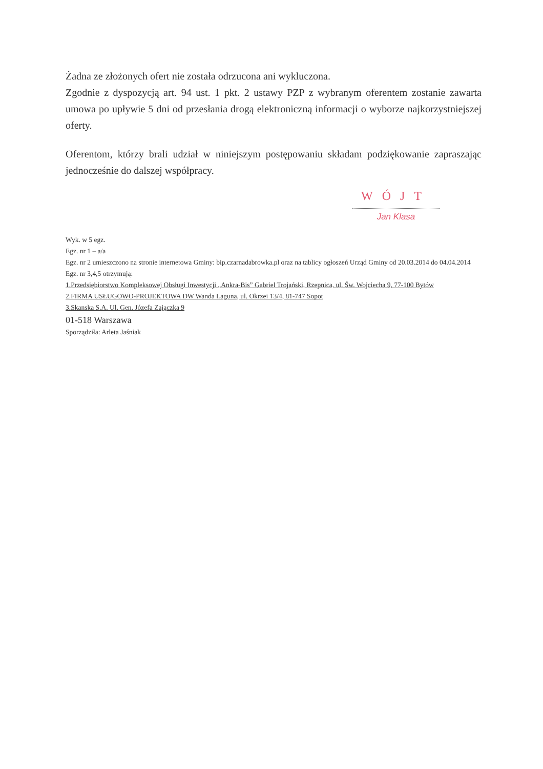Żadna ze złożonych ofert nie została odrzucona ani wykluczona.
Zgodnie z dyspozycją art. 94 ust. 1 pkt. 2 ustawy PZP z wybranym oferentem zostanie zawarta umowa po upływie 5 dni od przesłania drogą elektroniczną informacji o wyborze najkorzystniejszej oferty.
Oferentom, którzy brali udział w niniejszym postępowaniu składam podziękowanie zapraszając jednocześnie do dalszej współpracy.
WÓJT
Jan Klasa
Wyk. w 5 egz.
Egz. nr 1 – a/a
Egz. nr 2 umieszczono na stronie internetowa Gminy: bip.czarnadabrowka.pl oraz na tablicy ogłoszeń Urząd Gminy od 20.03.2014 do 04.04.2014
Egz. nr 3,4,5 otrzymują:
1.Przedsiębiorstwo Kompleksowej Obsługi Inwestycji „Ankra-Bis” Gabriel Trojański, Rzepnica, ul. Św. Wojciecha 9, 77-100 Bytów
2.FIRMA USŁUGOWO-PROJEKTOWA DW Wanda Laguna, ul. Okrzei 13/4, 81-747 Sopot
3.Skanska S.A. Ul. Gen. Józefa Zajączka 9
01-518 Warszawa
Sporządziła: Arleta Jaśniak